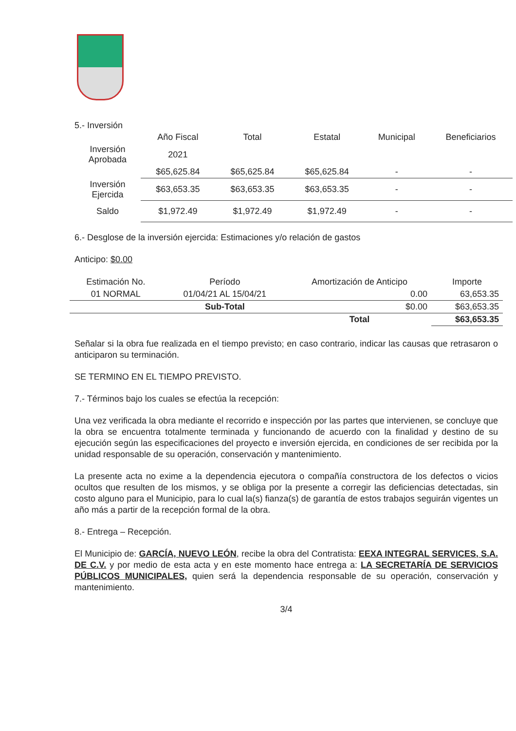5.- Inversión
| | Año Fiscal | Total | Estatal | Municipal | Beneficiarios |
| --- | --- | --- | --- | --- | --- |
| Inversión Aprobada | 2021 | | | | |
| | $65,625.84 | $65,625.84 | $65,625.84 | - | - |
| Inversión Ejercida | $63,653.35 | $63,653.35 | $63,653.35 | - | - |
| Saldo | $1,972.49 | $1,972.49 | $1,972.49 | - | - |
6.- Desglose de la inversión ejercida: Estimaciones y/o relación de gastos
Anticipo: $0.00
| Estimación No. | Período | Amortización de Anticipo | Importe |
| --- | --- | --- | --- |
| 01 NORMAL | 01/04/21 AL 15/04/21 | 0.00 | 63,653.35 |
| | Sub-Total | $0.00 | $63,653.35 |
| | | Total | $63,653.35 |
Señalar si la obra fue realizada en el tiempo previsto; en caso contrario, indicar las causas que retrasaron o anticiparon su terminación.
SE TERMINO EN EL TIEMPO PREVISTO.
7.- Términos bajo los cuales se efectúa la recepción:
Una vez verificada la obra mediante el recorrido e inspección por las partes que intervienen, se concluye que la obra se encuentra totalmente terminada y funcionando de acuerdo con la finalidad y destino de su ejecución según las especificaciones del proyecto e inversión ejercida, en condiciones de ser recibida por la unidad responsable de su operación, conservación y mantenimiento.
La presente acta no exime a la dependencia ejecutora o compañía constructora de los defectos o vicios ocultos que resulten de los mismos, y se obliga por la presente a corregir las deficiencias detectadas, sin costo alguno para el Municipio, para lo cual la(s) fianza(s) de garantía de estos trabajos seguirán vigentes un año más a partir de la recepción formal de la obra.
8.- Entrega – Recepción.
El Municipio de: GARCÍA, NUEVO LEÓN, recibe la obra del Contratista: EEXA INTEGRAL SERVICES, S.A. DE C.V. y por medio de esta acta y en este momento hace entrega a: LA SECRETARÍA DE SERVICIOS PÚBLICOS MUNICIPALES, quien será la dependencia responsable de su operación, conservación y mantenimiento.
3/4